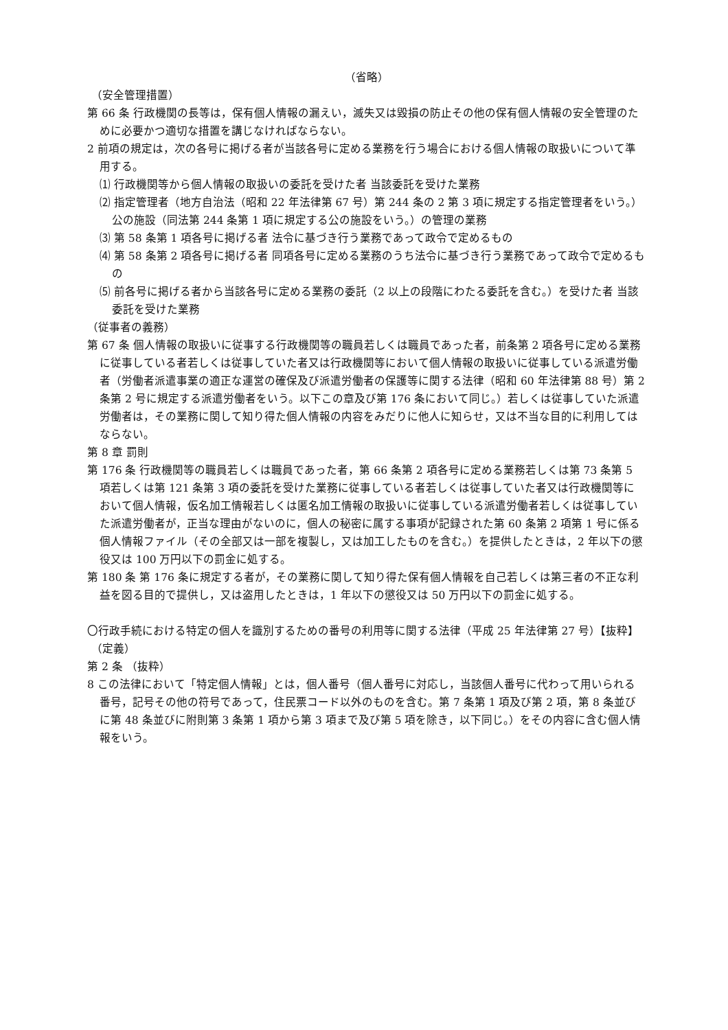（省略）
（安全管理措置）
第 66 条 行政機関の長等は，保有個人情報の漏えい，滅失又は毀損の防止その他の保有個人情報の安全管理のために必要かつ適切な措置を講じなければならない。
2 前項の規定は，次の各号に掲げる者が当該各号に定める業務を行う場合における個人情報の取扱いについて準用する。
⑴ 行政機関等から個人情報の取扱いの委託を受けた者 当該委託を受けた業務
⑵ 指定管理者（地方自治法（昭和 22 年法律第 67 号）第 244 条の 2 第 3 項に規定する指定管理者をいう。） 公の施設（同法第 244 条第 1 項に規定する公の施設をいう。）の管理の業務
⑶ 第 58 条第 1 項各号に掲げる者 法令に基づき行う業務であって政令で定めるもの
⑷ 第 58 条第 2 項各号に掲げる者 同項各号に定める業務のうち法令に基づき行う業務であって政令で定めるもの
⑸ 前各号に掲げる者から当該各号に定める業務の委託（2 以上の段階にわたる委託を含む。）を受けた者 当該委託を受けた業務
（従事者の義務）
第 67 条 個人情報の取扱いに従事する行政機関等の職員若しくは職員であった者，前条第 2 項各号に定める業務に従事している者若しくは従事していた者又は行政機関等において個人情報の取扱いに従事している派遣労働者（労働者派遣事業の適正な運営の確保及び派遣労働者の保護等に関する法律（昭和 60 年法律第 88 号）第 2 条第 2 号に規定する派遣労働者をいう。以下この章及び第 176 条において同じ。）若しくは従事していた派遣労働者は，その業務に関して知り得た個人情報の内容をみだりに他人に知らせ，又は不当な目的に利用してはならない。
第 8 章 罰則
第 176 条 行政機関等の職員若しくは職員であった者，第 66 条第 2 項各号に定める業務若しくは第 73 条第 5 項若しくは第 121 条第 3 項の委託を受けた業務に従事している者若しくは従事していた者又は行政機関等において個人情報，仮名加工情報若しくは匿名加工情報の取扱いに従事している派遣労働者若しくは従事していた派遣労働者が，正当な理由がないのに，個人の秘密に属する事項が記録された第 60 条第 2 項第 1 号に係る個人情報ファイル（その全部又は一部を複製し，又は加工したものを含む。）を提供したときは，2 年以下の懲役又は 100 万円以下の罰金に処する。
第 180 条 第 176 条に規定する者が，その業務に関して知り得た保有個人情報を自己若しくは第三者の不正な利益を図る目的で提供し，又は盗用したときは，1 年以下の懲役又は 50 万円以下の罰金に処する。
〇行政手続における特定の個人を識別するための番号の利用等に関する法律（平成 25 年法律第 27 号）【抜粋】
（定義）
第 2 条 （抜粋）
8 この法律において「特定個人情報」とは，個人番号（個人番号に対応し，当該個人番号に代わって用いられる番号，記号その他の符号であって，住民票コード以外のものを含む。第 7 条第 1 項及び第 2 項，第 8 条並びに第 48 条並びに附則第 3 条第 1 項から第 3 項まで及び第 5 項を除き，以下同じ。）をその内容に含む個人情報をいう。